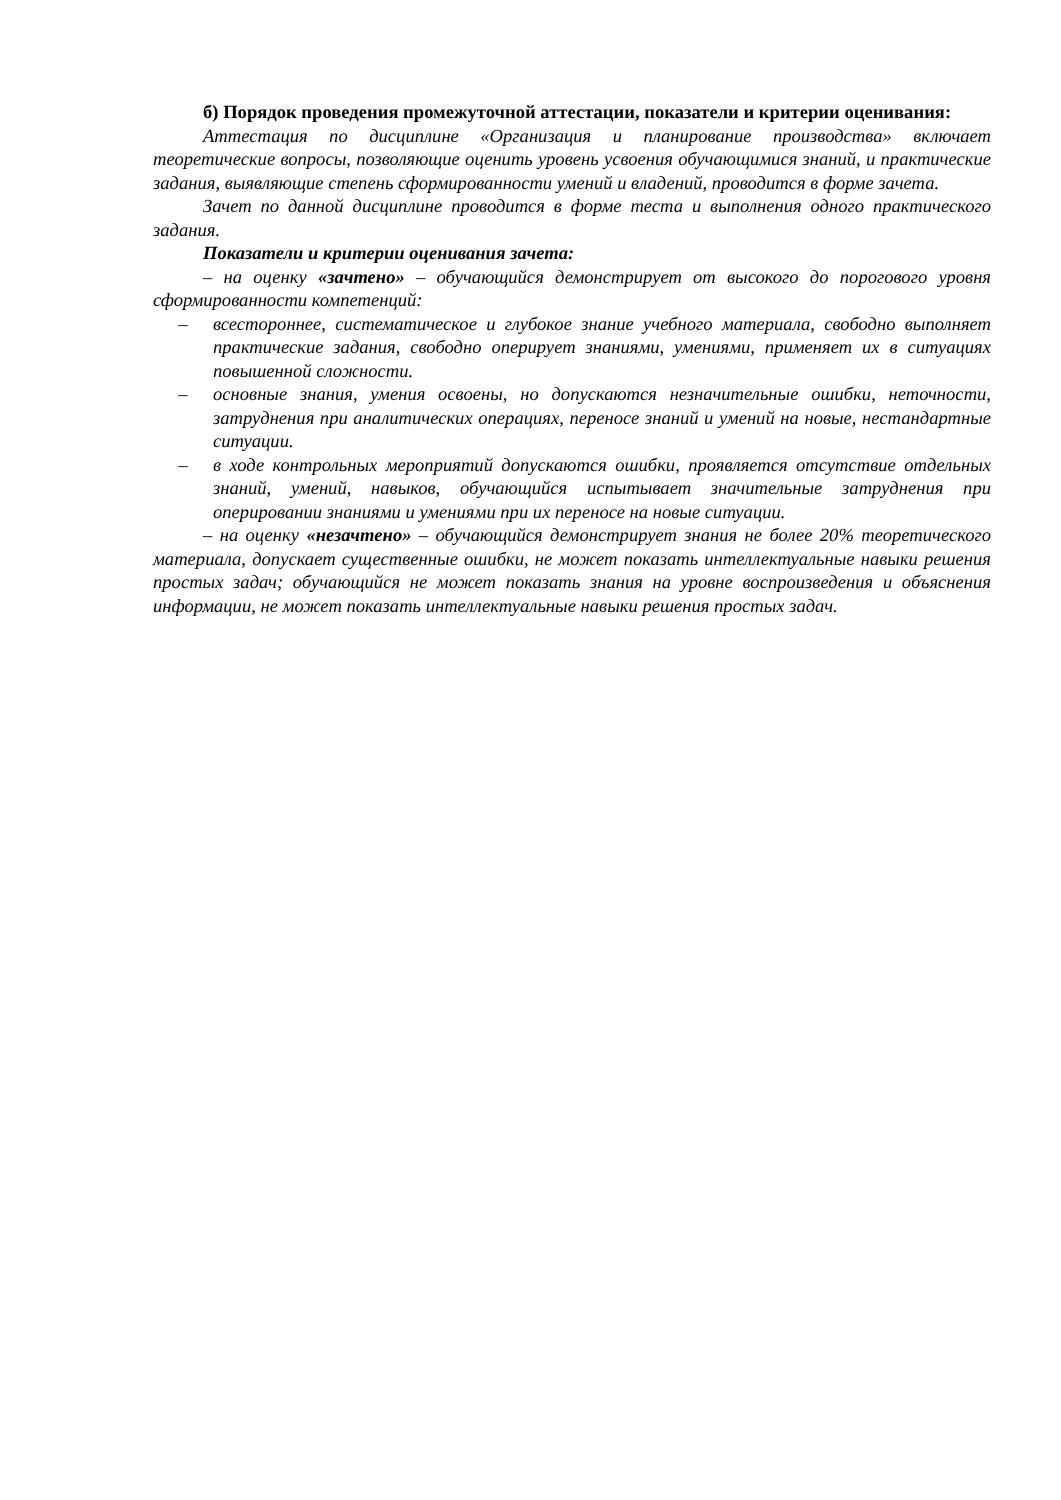б) Порядок проведения промежуточной аттестации, показатели и критерии оценивания:
Аттестация по дисциплине «Организация и планирование производства» включает теоретические вопросы, позволяющие оценить уровень усвоения обучающимися знаний, и практические задания, выявляющие степень сформированности умений и владений, проводится в форме зачета.
Зачет по данной дисциплине проводится в форме теста и выполнения одного практического задания.
Показатели и критерии оценивания зачета:
– на оценку «зачтено» – обучающийся демонстрирует от высокого до порогового уровня сформированности компетенций:
– всестороннее, систематическое и глубокое знание учебного материала, свободно выполняет практические задания, свободно оперирует знаниями, умениями, применяет их в ситуациях повышенной сложности.
– основные знания, умения освоены, но допускаются незначительные ошибки, неточности, затруднения при аналитических операциях, переносе знаний и умений на новые, нестандартные ситуации.
– в ходе контрольных мероприятий допускаются ошибки, проявляется отсутствие отдельных знаний, умений, навыков, обучающийся испытывает значительные затруднения при оперировании знаниями и умениями при их переносе на новые ситуации.
– на оценку «незачтено» – обучающийся демонстрирует знания не более 20% теоретического материала, допускает существенные ошибки, не может показать интеллектуальные навыки решения простых задач; обучающийся не может показать знания на уровне воспроизведения и объяснения информации, не может показать интеллектуальные навыки решения простых задач.